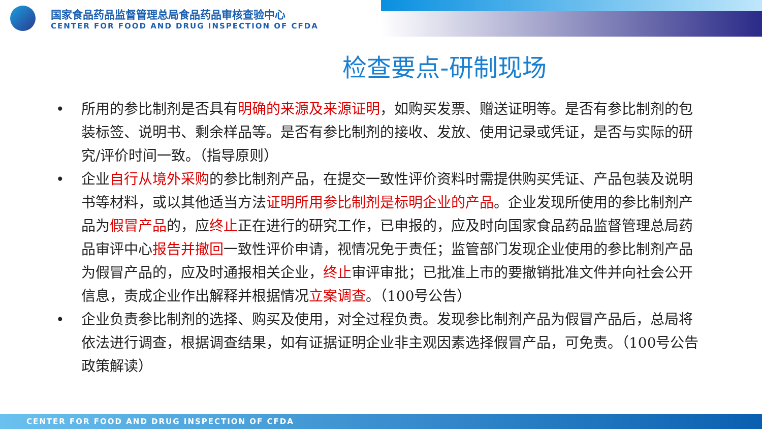国家食品药品监督管理总局食品药品审核查验中心
CENTER FOR FOOD AND DRUG INSPECTION OF CFDA
检查要点-研制现场
• 所用的参比制剂是否具有明确的来源及来源证明，如购买发票、赠送证明等。是否有参比制剂的包装标签、说明书、剩余样品等。是否有参比制剂的接收、发放、使用记录或凭证，是否与实际的研究/评价时间一致。（指导原则）
• 企业自行从境外采购的参比制剂产品，在提交一致性评价资料时需提供购买凭证、产品包装及说明书等材料，或以其他适当方法证明所用参比制剂是标明企业的产品。企业发现所使用的参比制剂产品为假冒产品的，应终止正在进行的研究工作，已申报的，应及时向国家食品药品监督管理总局药品审评中心报告并撤回一致性评价申请，视情况免于责任；监管部门发现企业使用的参比制剂产品为假冒产品的，应及时通报相关企业，终止审评审批；已批准上市的要撤销批准文件并向社会公开信息，责成企业作出解释并根据情况立案调查。（100号公告）
• 企业负责参比制剂的选择、购买及使用，对全过程负责。发现参比制剂产品为假冒产品后，总局将依法进行调查，根据调查结果，如有证据证明企业非主观因素选择假冒产品，可免责。（100号公告政策解读）
CENTER FOR FOOD AND DRUG INSPECTION OF CFDA